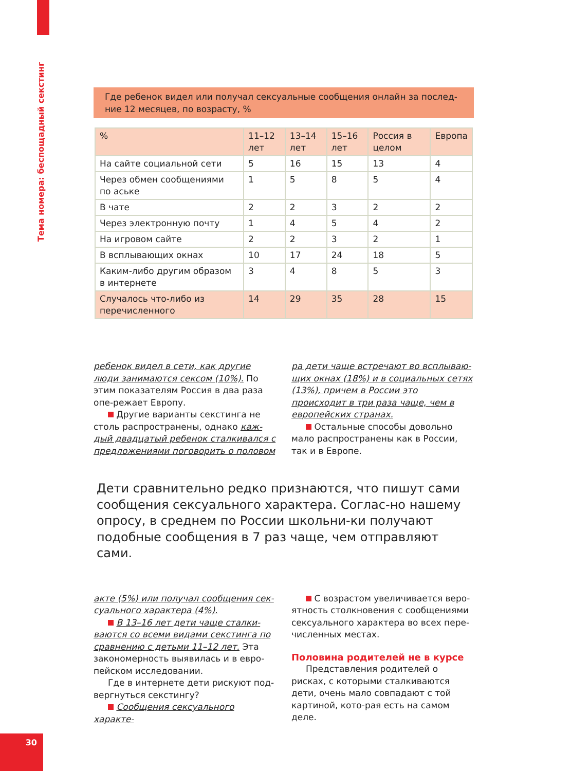Тема номера: беспощадный секстинг
Где ребенок видел или получал сексуальные сообщения онлайн за послед-ние 12 месяцев, по возрасту, %
| % | 11–12 лет | 13–14 лет | 15–16 лет | Россия в целом | Европа |
| --- | --- | --- | --- | --- | --- |
| На сайте социальной сети | 5 | 16 | 15 | 13 | 4 |
| Через обмен сообщениями по аське | 1 | 5 | 8 | 5 | 4 |
| В чате | 2 | 2 | 3 | 2 | 2 |
| Через электронную почту | 1 | 4 | 5 | 4 | 2 |
| На игровом сайте | 2 | 2 | 3 | 2 | 1 |
| В всплывающих окнах | 10 | 17 | 24 | 18 | 5 |
| Каким-либо другим образом в интернете | 3 | 4 | 8 | 5 | 3 |
| Случалось что-либо из перечисленного | 14 | 29 | 35 | 28 | 15 |
ребенок видел в сети, как другие люди занимаются сексом (10%). По этим показателям Россия в два раза опе-режает Европу.
Другие варианты секстинга не столь распространены, однако каж-дый двадцатый ребенок сталкивался с предложениями поговорить о половом
ра дети чаще встречают во всплываю-щих окнах (18%) и в социальных сетях (13%), причем в России это происходит в три раза чаще, чем в европейских странах.
Остальные способы довольно мало распространены как в России, так и в Европе.
Дети сравнительно редко признаются, что пишут сами сообщения сексуального характера. Соглас-но нашему опросу, в среднем по России школьни-ки получают подобные сообщения в 7 раз чаще, чем отправляют сами.
акте (5%) или получал сообщения сек-суального характера (4%).
В 13–16 лет дети чаще сталки-ваются со всеми видами секстинга по сравнению с детьми 11–12 лет. Эта закономерность выявилась и в евро-пейском исследовании.
Где в интернете дети рискуют под-вергнуться секстингу?
Сообщения сексуального характе-
С возрастом увеличивается веро-ятность столкновения с сообщениями сексуального характера во всех пере-численных местах.
Половина родителей не в курсе
Представления родителей о рисках, с которыми сталкиваются дети, очень мало совпадают с той картиной, кото-рая есть на самом деле.
30